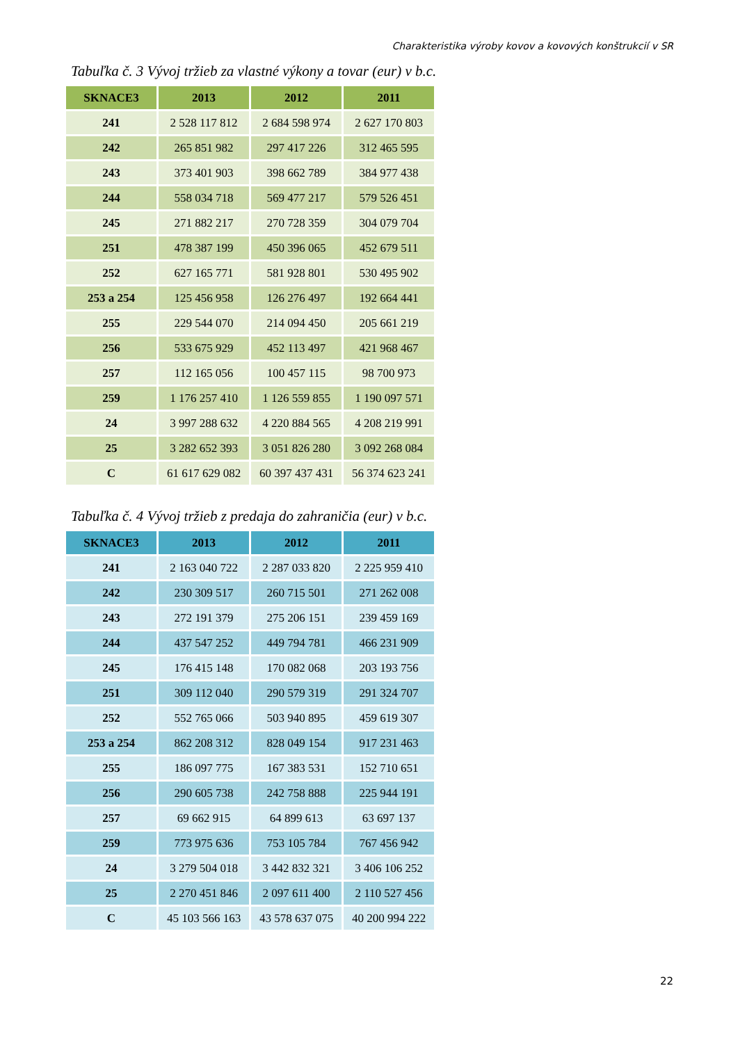Charakteristika výroby kovov a kovových konštrukcií v SR
Tabuľka č. 3 Vývoj tržieb za vlastné výkony a tovar (eur) v b.c.
| SKNACE3 | 2013 | 2012 | 2011 |
| --- | --- | --- | --- |
| 241 | 2 528 117 812 | 2 684 598 974 | 2 627 170 803 |
| 242 | 265 851 982 | 297 417 226 | 312 465 595 |
| 243 | 373 401 903 | 398 662 789 | 384 977 438 |
| 244 | 558 034 718 | 569 477 217 | 579 526 451 |
| 245 | 271 882 217 | 270 728 359 | 304 079 704 |
| 251 | 478 387 199 | 450 396 065 | 452 679 511 |
| 252 | 627 165 771 | 581 928 801 | 530 495 902 |
| 253 a 254 | 125 456 958 | 126 276 497 | 192 664 441 |
| 255 | 229 544 070 | 214 094 450 | 205 661 219 |
| 256 | 533 675 929 | 452 113 497 | 421 968 467 |
| 257 | 112 165 056 | 100 457 115 | 98 700 973 |
| 259 | 1 176 257 410 | 1 126 559 855 | 1 190 097 571 |
| 24 | 3 997 288 632 | 4 220 884 565 | 4 208 219 991 |
| 25 | 3 282 652 393 | 3 051 826 280 | 3 092 268 084 |
| C | 61 617 629 082 | 60 397 437 431 | 56 374 623 241 |
Tabuľka č. 4 Vývoj tržieb z predaja do zahraničia (eur) v b.c.
| SKNACE3 | 2013 | 2012 | 2011 |
| --- | --- | --- | --- |
| 241 | 2 163 040 722 | 2 287 033 820 | 2 225 959 410 |
| 242 | 230 309 517 | 260 715 501 | 271 262 008 |
| 243 | 272 191 379 | 275 206 151 | 239 459 169 |
| 244 | 437 547 252 | 449 794 781 | 466 231 909 |
| 245 | 176 415 148 | 170 082 068 | 203 193 756 |
| 251 | 309 112 040 | 290 579 319 | 291 324 707 |
| 252 | 552 765 066 | 503 940 895 | 459 619 307 |
| 253 a 254 | 862 208 312 | 828 049 154 | 917 231 463 |
| 255 | 186 097 775 | 167 383 531 | 152 710 651 |
| 256 | 290 605 738 | 242 758 888 | 225 944 191 |
| 257 | 69 662 915 | 64 899 613 | 63 697 137 |
| 259 | 773 975 636 | 753 105 784 | 767 456 942 |
| 24 | 3 279 504 018 | 3 442 832 321 | 3 406 106 252 |
| 25 | 2 270 451 846 | 2 097 611 400 | 2 110 527 456 |
| C | 45 103 566 163 | 43 578 637 075 | 40 200 994 222 |
22